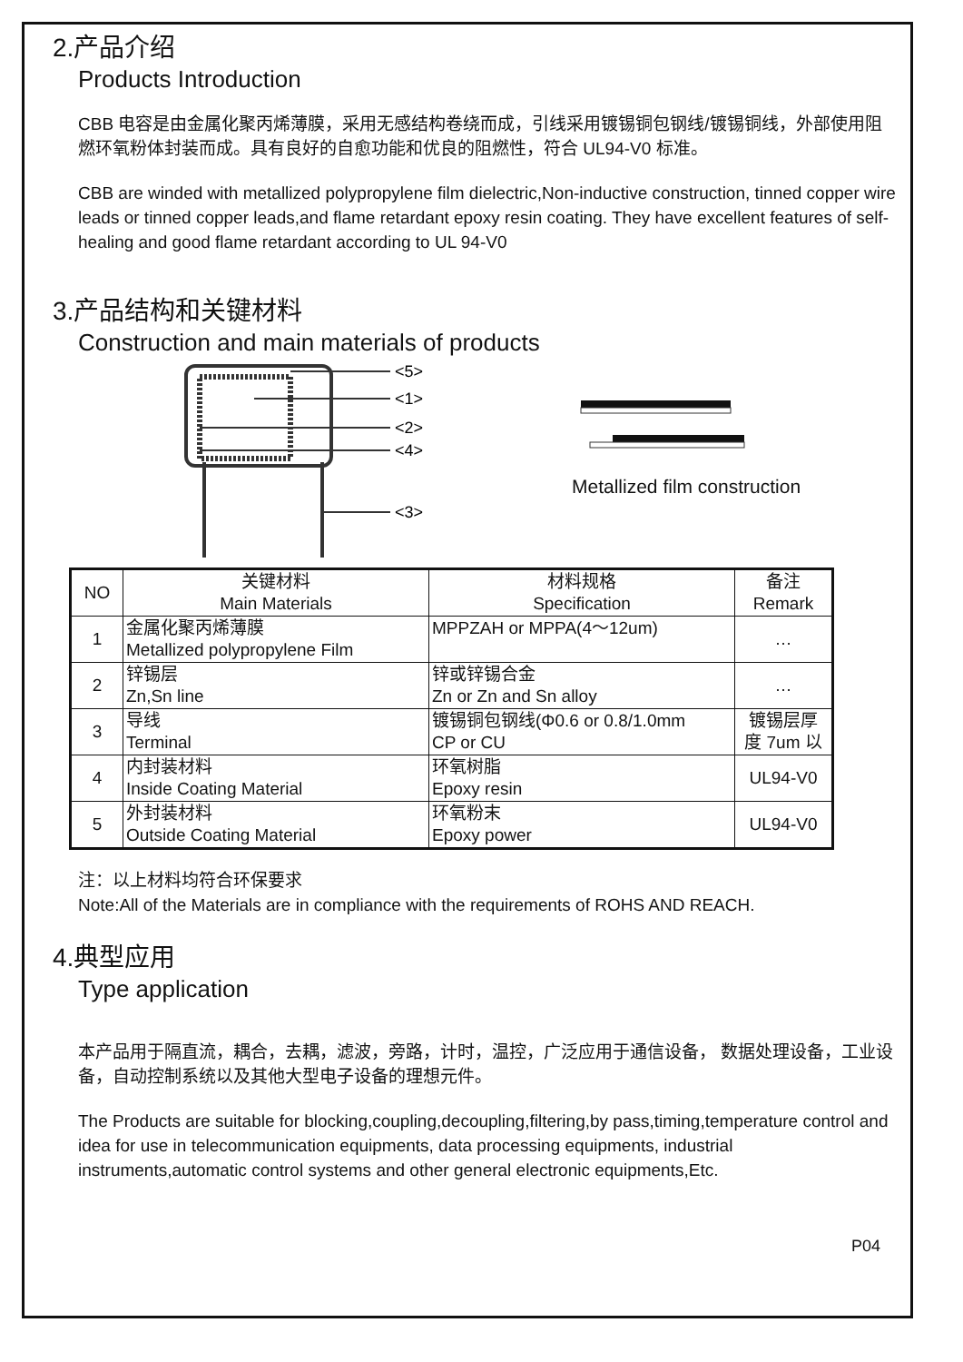2.产品介绍
Products Introduction
CBB 电容是由金属化聚丙烯薄膜，采用无感结构卷绕而成，引线采用镀锡铜包钢线/镀锡铜线，外部使用阻燃环氧粉体封装而成。具有良好的自愈功能和优良的阻燃性，符合 UL94-V0 标准。
CBB are winded with metallized polypropylene film dielectric,Non-inductive construction, tinned copper wire leads or tinned copper leads,and flame retardant epoxy resin coating. They have excellent features of self-healing and good flame retardant according to UL 94-V0
3.产品结构和关键材料
Construction and main materials of products
<5>
<1>
<2>
<4>
<3>
Metallized film construction
| NO | 关键材料 Main Materials | 材料规格 Specification | 备注 Remark |
| 1 | 金属化聚丙烯薄膜 Metallized polypropylene Film | MPPZAH or MPPA(4～12um) | … |
| 2 | 锌锡层 Zn,Sn line | 锌或锌锡合金 Zn or Zn and Sn alloy | … |
| 3 | 导线 Terminal | 镀锡铜包钢线(Φ0.6 or 0.8/1.0mm CP or CU | 镀锡层厚 度 7um 以 |
| 4 | 内封装材料 Inside Coating Material | 环氧树脂 Epoxy resin | UL94-V0 |
| 5 | 外封装材料 Outside Coating Material | 环氧粉末 Epoxy power | UL94-V0 |
注：以上材料均符合环保要求
Note:All of the Materials are in compliance with the requirements of ROHS AND REACH.
4.典型应用
Type application
本产品用于隔直流，耦合，去耦，滤波，旁路，计时，温控，广泛应用于通信设备， 数据处理设备，工业设备，自动控制系统以及其他大型电子设备的理想元件。
The Products are suitable for blocking,coupling,decoupling,filtering,by pass,timing,temperature control and idea for use in telecommunication equipments, data processing equipments, industrial instruments,automatic control systems and other general electronic equipments,Etc.
P04